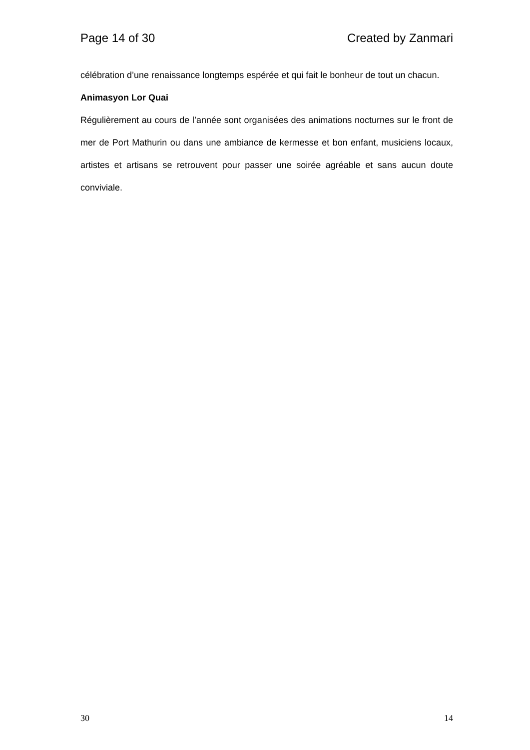Page 14 of 30 Created by Zanmari
célébration d’une renaissance longtemps espérée et qui fait le bonheur de tout un chacun.
Animasyon Lor Quai
Régulièrement au cours de l’année sont organisées des animations nocturnes sur le front de mer de Port Mathurin ou dans une ambiance de kermesse et bon enfant, musiciens locaux, artistes et artisans se retrouvent pour passer une soirée agréable et sans aucun doute conviviale.
30 14